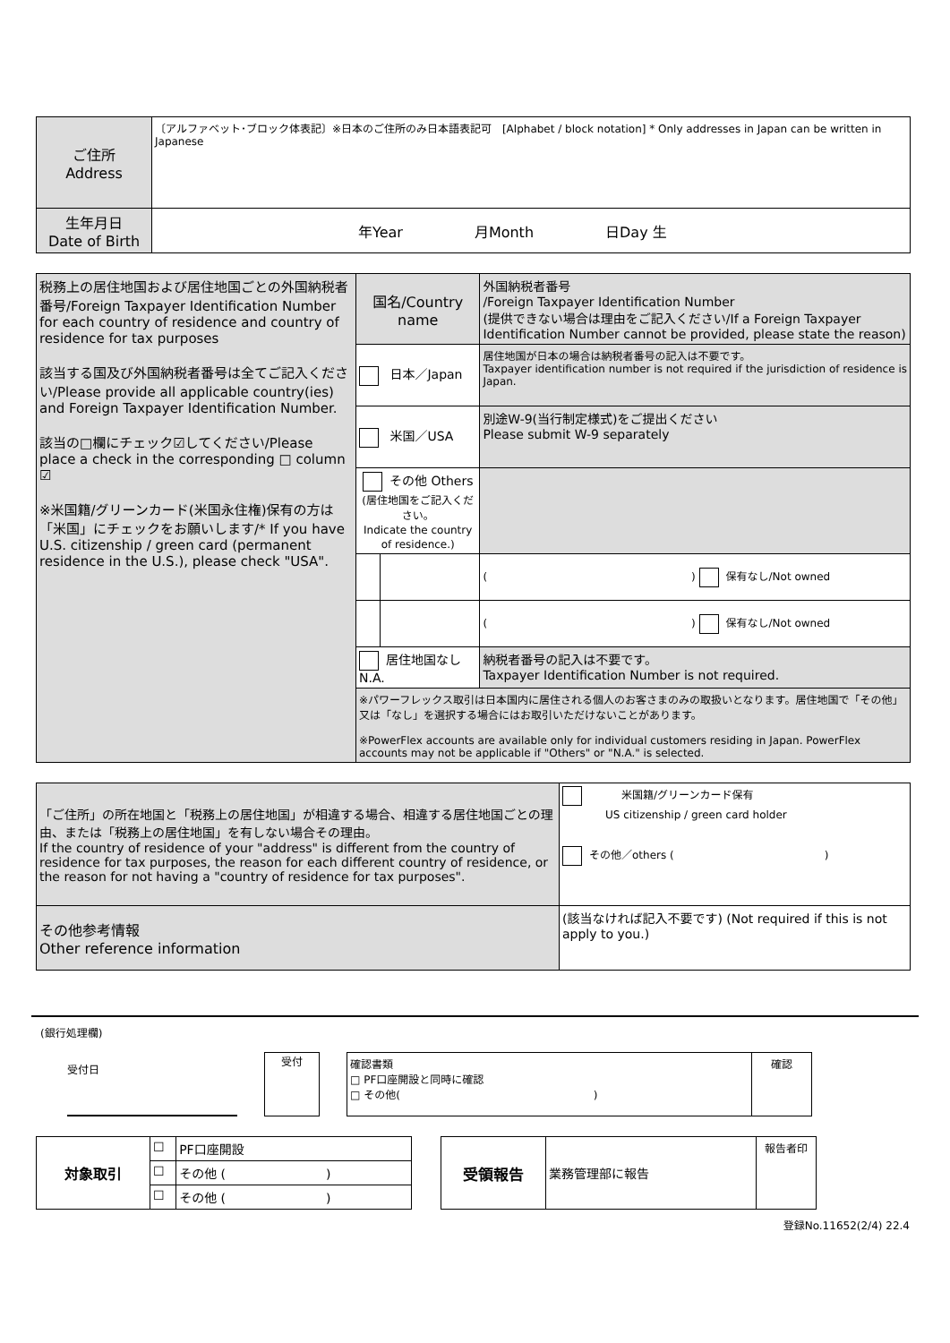| ご住所 Address | 〔アルファベット･ブロック体表記〕※日本のご住所のみ日本語表記可 [Alphabet / block notation] * Only addresses in Japan can be written in Japanese |
| 生年月日 Date of Birth | 年Year 月Month 日Day 生 |
| 税務上の居住地国および居住地国ごとの外国納税者番号/Foreign Taxpayer Identification Number for each country of residence and country of residence for tax purposes 該当する国及び外国納税者番号は全てご記入ください/Please provide all applicable country(ies) and Foreign Taxpayer Identification Number. 該当の□欄にチェック☑してください/Please place a check in the corresponding □ column ☑ ※米国籍/グリーンカード(米国永住権)保有の方は「米国」にチェックをお願いします/* If you have U.S. citizenship / green card (permanent residence in the U.S.), please check "USA". | 国名/Country name | | 外国納税者番号 /Foreign Taxpayer Identification Number (提供できない場合は理由をご記入ください/If a Foreign Taxpayer Identification Number cannot be provided, please state the reason) |
| | 日本／Japan | | 居住地国が日本の場合は納税者番号の記入は不要です。 Taxpayer identification number is not required if the jurisdiction of residence is Japan. |
| | 米国／USA | | 別途W-9(当行制定様式)をご提出ください Please submit W-9 separately |
| | その他 Others (居住地国をご記入ください。 Indicate the country of residence.) | | |
| | | | ( ) 保有なし/Not owned |
| | | | ( ) 保有なし/Not owned |
| | 居住地国なし N.A. | | 納税者番号の記入は不要です。 Taxpayer Identification Number is not required. |
| | ※パワーフレックス取引は日本国内に居住される個人のお客さまのみの取扱いとなります。居住地国で「その他」又は「なし」を選択する場合にはお取引いただけないことがあります。 ※PowerFlex accounts are available only for individual customers residing in Japan. PowerFlex accounts may not be applicable if "Others" or "N.A." is selected. | | |
| 「ご住所」の所在地国と「税務上の居住地国」が相違する場合、相違する居住地国ごとの理由、または「税務上の居住地国」を有しない場合その理由。 If the country of residence of your "address" is different from the country of residence for tax purposes, the reason for each different country of residence, or the reason for not having a "country of residence for tax purposes". | 米国籍/グリーンカード保有 US citizenship / green card holder その他／others ( ) |
| その他参考情報 Other reference information | (該当なければ記入不要です) (Not required if this is not apply to you.) |
(銀行処理欄)
受付日
受付
| 確認書類 □ PF口座開設と同時に確認 □ その他( ) | 確認 |
| 対象取引 | ☐ | PF口座開設 |
| | ☐ | その他 ( ) |
| | ☐ | その他 ( ) |
| 受領報告 | 業務管理部に報告 | 報告者印 |
登録No.11652(2/4) 22.4